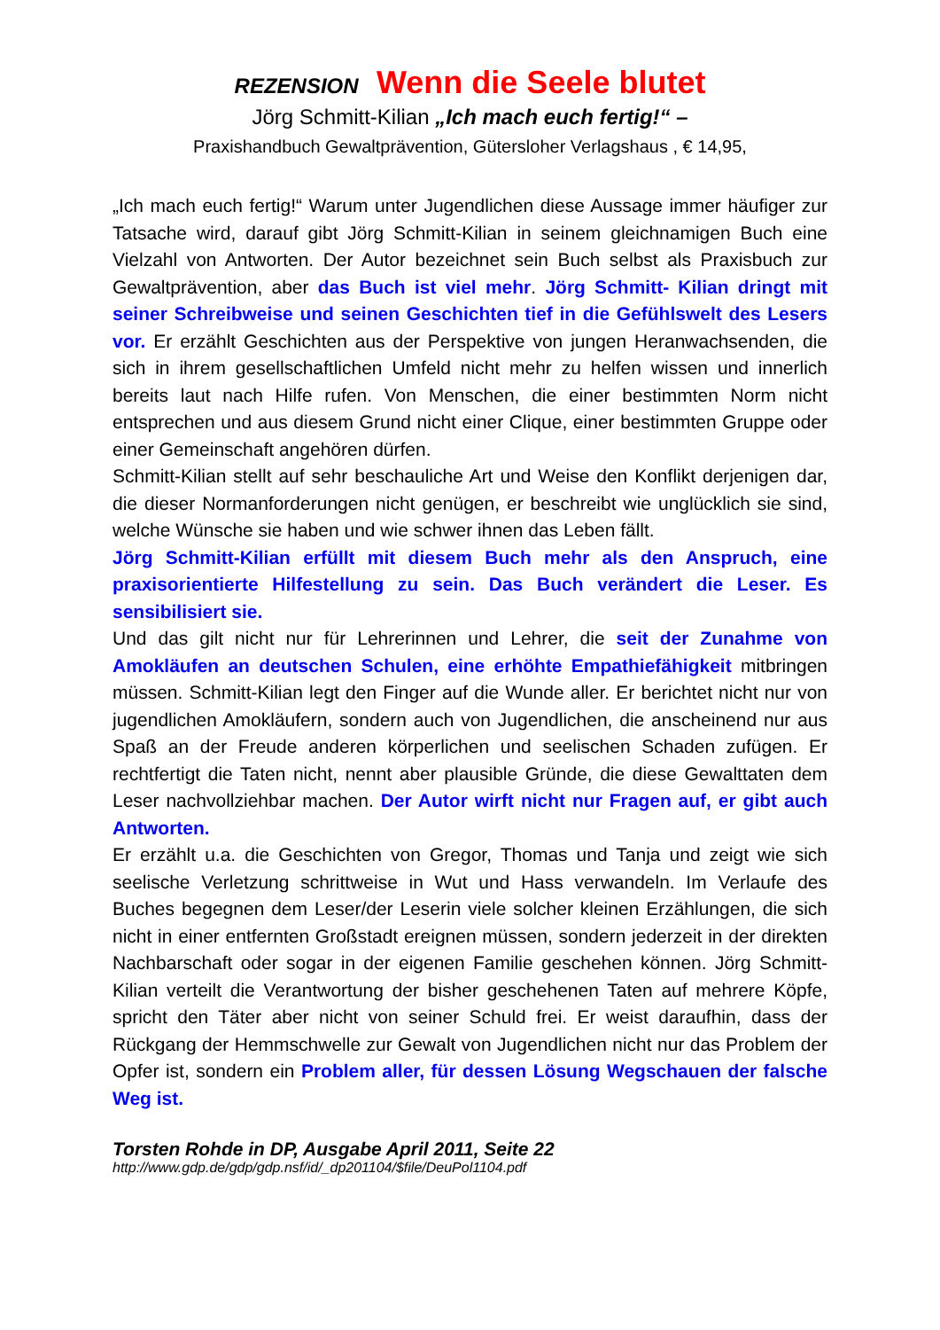REZENSION Wenn die Seele blutet
Jörg Schmitt-Kilian „Ich mach euch fertig!“ –
Praxishandbuch Gewaltprävention, Gütersloher Verlagshaus , € 14,95,
„Ich mach euch fertig!“ Warum unter Jugendlichen diese Aussage immer häufiger zur Tatsache wird, darauf gibt Jörg Schmitt-Kilian in seinem gleichnamigen Buch eine Vielzahl von Antworten. Der Autor bezeichnet sein Buch selbst als Praxisbuch zur Gewaltprävention, aber das Buch ist viel mehr. Jörg Schmitt- Kilian dringt mit seiner Schreibweise und seinen Geschichten tief in die Gefühlswelt des Lesers vor. Er erzählt Geschichten aus der Perspektive von jungen Heranwachsenden, die sich in ihrem gesellschaftlichen Umfeld nicht mehr zu helfen wissen und innerlich bereits laut nach Hilfe rufen. Von Menschen, die einer bestimmten Norm nicht entsprechen und aus diesem Grund nicht einer Clique, einer bestimmten Gruppe oder einer Gemeinschaft angehören dürfen.
Schmitt-Kilian stellt auf sehr beschauliche Art und Weise den Konflikt derjenigen dar, die dieser Normanforderungen nicht genügen, er beschreibt wie unglücklich sie sind, welche Wünsche sie haben und wie schwer ihnen das Leben fällt.
Jörg Schmitt-Kilian erfüllt mit diesem Buch mehr als den Anspruch, eine praxisorientierte Hilfestellung zu sein. Das Buch verändert die Leser. Es sensibilisiert sie.
Und das gilt nicht nur für Lehrerinnen und Lehrer, die seit der Zunahme von Amokläufen an deutschen Schulen, eine erhöhte Empathiefähigkeit mitbringen müssen. Schmitt-Kilian legt den Finger auf die Wunde aller. Er berichtet nicht nur von jugendlichen Amokläufern, sondern auch von Jugendlichen, die anscheinend nur aus Spaß an der Freude anderen körperlichen und seelischen Schaden zufügen. Er rechtfertigt die Taten nicht, nennt aber plausible Gründe, die diese Gewalttaten dem Leser nachvollziehbar machen. Der Autor wirft nicht nur Fragen auf, er gibt auch Antworten.
Er erzählt u.a. die Geschichten von Gregor, Thomas und Tanja und zeigt wie sich seelische Verletzung schrittweise in Wut und Hass verwandeln. Im Verlaufe des Buches begegnen dem Leser/der Leserin viele solcher kleinen Erzählungen, die sich nicht in einer entfernten Großstadt ereignen müssen, sondern jederzeit in der direkten Nachbarschaft oder sogar in der eigenen Familie geschehen können. Jörg Schmitt-Kilian verteilt die Verantwortung der bisher geschehenen Taten auf mehrere Köpfe, spricht den Täter aber nicht von seiner Schuld frei. Er weist daraufhin, dass der Rückgang der Hemmschwelle zur Gewalt von Jugendlichen nicht nur das Problem der Opfer ist, sondern ein Problem aller, für dessen Lösung Wegschauen der falsche Weg ist.
Torsten Rohde in DP, Ausgabe April 2011, Seite 22
http://www.gdp.de/gdp/gdp.nsf/id/_dp201104/$file/DeuPol1104.pdf